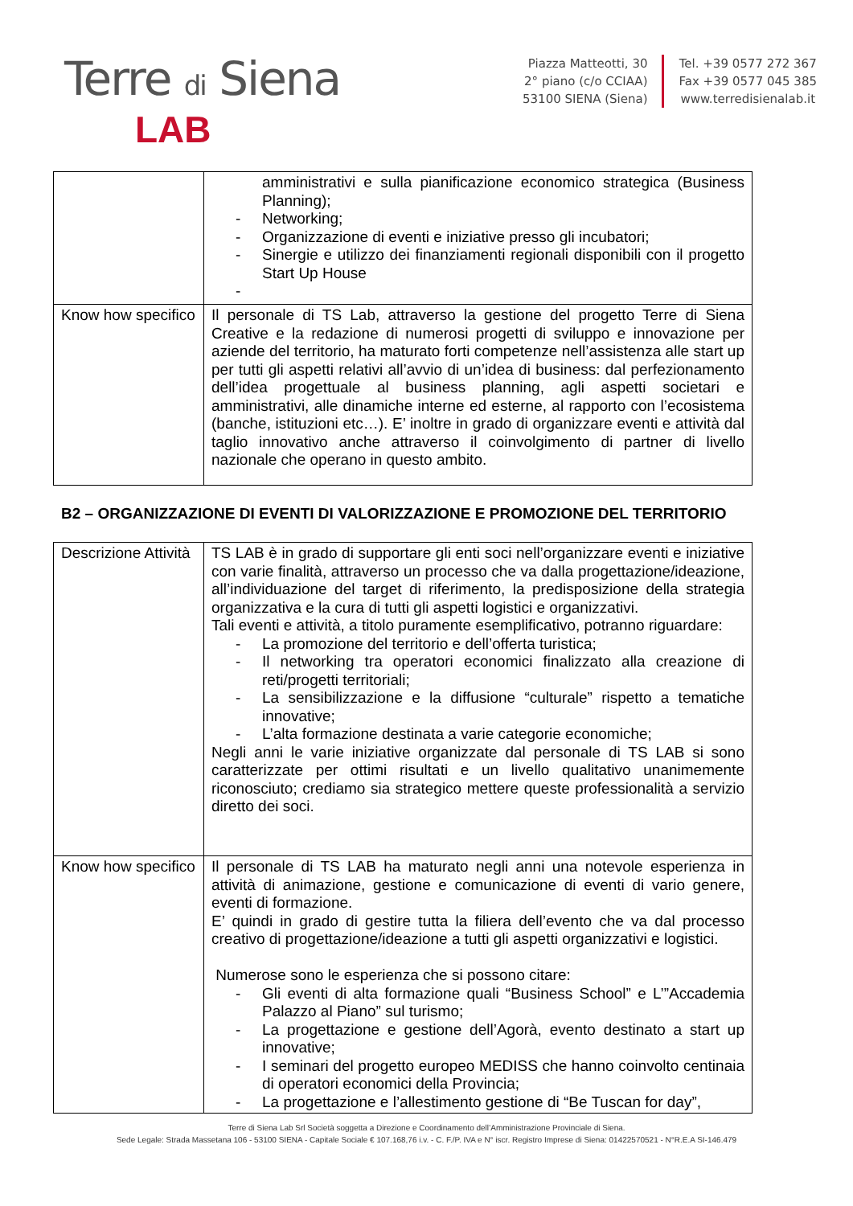Terre di Siena
LAB
Piazza Matteotti, 30
2° piano (c/o CCIAA)
53100 SIENA (Siena)
Tel. +39 0577 272 367
Fax +39 0577 045 385
www.terredisienalab.it
| | amministrativi e sulla pianificazione economico strategica (Business Planning); - Networking; - Organizzazione di eventi e iniziative presso gli incubatori; - Sinergie e utilizzo dei finanziamenti regionali disponibili con il progetto Start Up House - |
| Know how specifico | Il personale di TS Lab, attraverso la gestione del progetto Terre di Siena Creative e la redazione di numerosi progetti di sviluppo e innovazione per aziende del territorio, ha maturato forti competenze nell’assistenza alle start up per tutti gli aspetti relativi all’avvio di un’idea di business: dal perfezionamento dell’idea progettuale al business planning, agli aspetti societari e amministrativi, alle dinamiche interne ed esterne, al rapporto con l’ecosistema (banche, istituzioni etc…). E’ inoltre in grado di organizzare eventi e attività dal taglio innovativo anche attraverso il coinvolgimento di partner di livello nazionale che operano in questo ambito. |
B2 – ORGANIZZAZIONE DI EVENTI DI VALORIZZAZIONE E PROMOZIONE DEL TERRITORIO
| Descrizione Attività | TS LAB è in grado di supportare gli enti soci nell’organizzare eventi e iniziative con varie finalità, attraverso un processo che va dalla progettazione/ideazione, all’individuazione del target di riferimento, la predisposizione della strategia organizzativa e la cura di tutti gli aspetti logistici e organizzativi. Tali eventi e attività, a titolo puramente esemplificativo, potranno riguardare: - La promozione del territorio e dell’offerta turistica; - Il networking tra operatori economici finalizzato alla creazione di reti/progetti territoriali; - La sensibilizzazione e la diffusione “culturale” rispetto a tematiche innovative; - L’alta formazione destinata a varie categorie economiche; Negli anni le varie iniziative organizzate dal personale di TS LAB si sono caratterizzate per ottimi risultati e un livello qualitativo unanimemente riconosciuto; crediamo sia strategico mettere queste professionalità a servizio diretto dei soci. |
| Know how specifico | Il personale di TS LAB ha maturato negli anni una notevole esperienza in attività di animazione, gestione e comunicazione di eventi di vario genere, eventi di formazione. E’ quindi in grado di gestire tutta la filiera dell’evento che va dal processo creativo di progettazione/ideazione a tutti gli aspetti organizzativi e logistici. Numerose sono le esperienza che si possono citare: - Gli eventi di alta formazione quali “Business School” e L’”Accademia Palazzo al Piano” sul turismo; - La progettazione e gestione dell’Agorà, evento destinato a start up innovative; - I seminari del progetto europeo MEDISS che hanno coinvolto centinaia di operatori economici della Provincia; - La progettazione e l’allestimento gestione di “Be Tuscan for day”, |
Terre di Siena Lab Srl Società soggetta a Direzione e Coordinamento dell’Amministrazione Provinciale di Siena.
Sede Legale: Strada Massetana 106 - 53100 SIENA - Capitale Sociale € 107.168,76 i.v. - C. F./P. IVA e N° iscr. Registro Imprese di Siena: 01422570521 - N°R.E.A SI-146.479